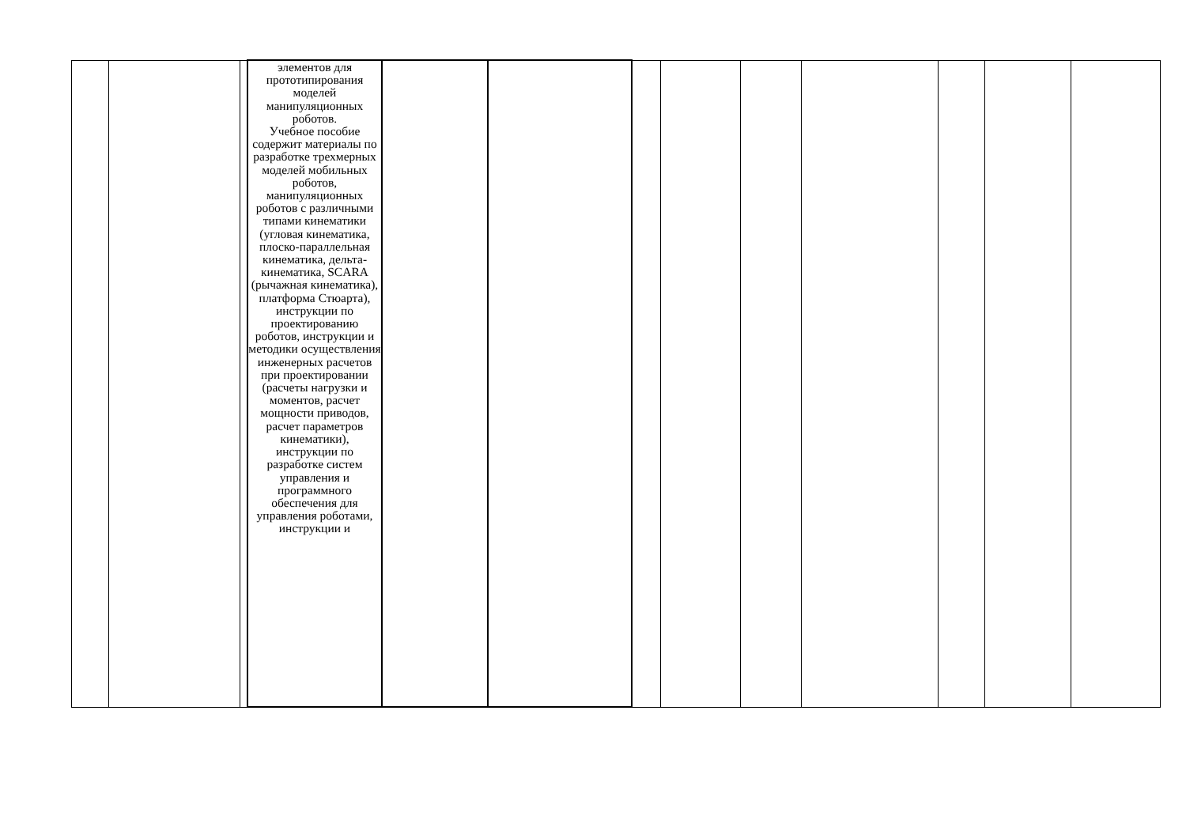| | | | элементов для прототипирования моделей манипуляционных роботов. Учебное пособие содержит материалы по разработке трехмерных моделей мобильных роботов, манипуляционных роботов с различными типами кинематики (угловая кинематика, плоско-параллельная кинематика, дельта-кинематика, SCARA (рычажная кинематика), платформа Стюарта), инструкции по проектированию роботов, инструкции и методики осуществления инженерных расчетов при проектировании (расчеты нагрузки и моментов, расчет мощности приводов, расчет параметров кинематики), инструкции по разработке систем управления и программного обеспечения для управления роботами, инструкции и | | | | | | | | | |